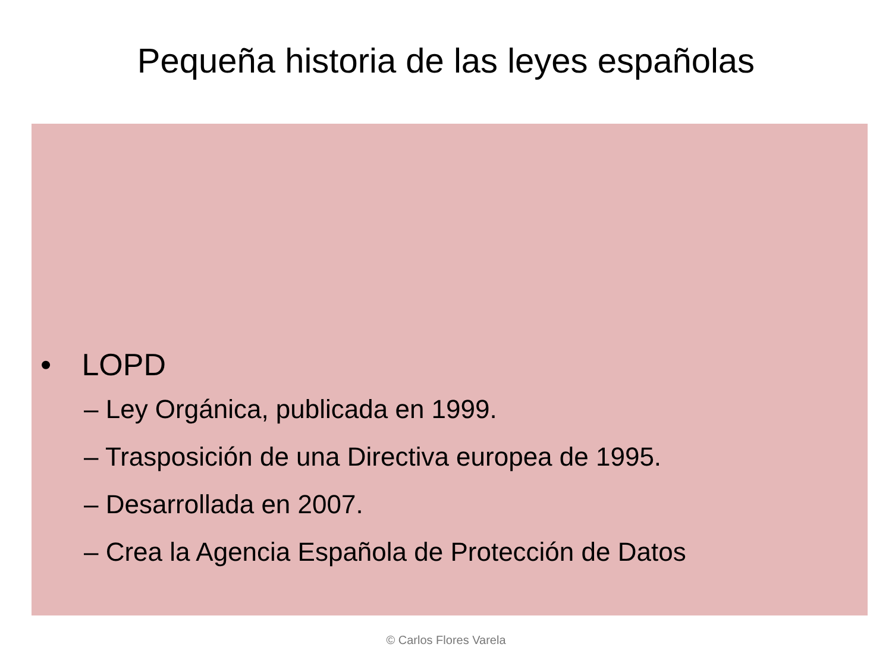Pequeña historia de las leyes españolas
• LOPD
– Ley Orgánica, publicada en 1999.
– Trasposición de una Directiva europea de 1995.
– Desarrollada en 2007.
– Crea la Agencia Española de Protección de Datos
© Carlos Flores Varela